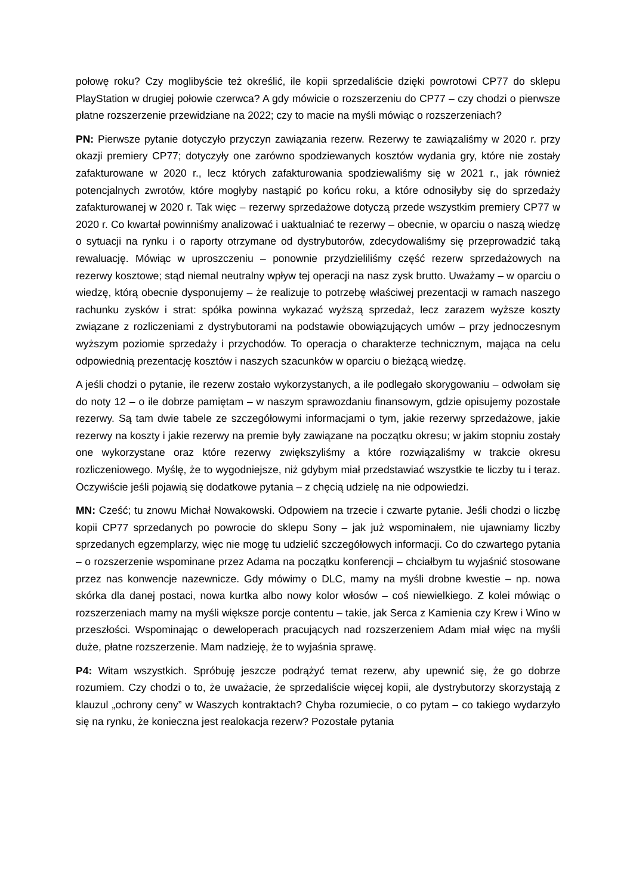połowę roku? Czy moglibyście też określić, ile kopii sprzedaliście dzięki powrotowi CP77 do sklepu PlayStation w drugiej połowie czerwca? A gdy mówicie o rozszerzeniu do CP77 – czy chodzi o pierwsze płatne rozszerzenie przewidziane na 2022; czy to macie na myśli mówiąc o rozszerzeniach?
PN: Pierwsze pytanie dotyczyło przyczyn zawiązania rezerw. Rezerwy te zawiązaliśmy w 2020 r. przy okazji premiery CP77; dotyczyły one zarówno spodziewanych kosztów wydania gry, które nie zostały zafakturowane w 2020 r., lecz których zafakturowania spodziewaliśmy się w 2021 r., jak również potencjalnych zwrotów, które mogłyby nastąpić po końcu roku, a które odnosiłyby się do sprzedaży zafakturowanej w 2020 r. Tak więc – rezerwy sprzedażowe dotyczą przede wszystkim premiery CP77 w 2020 r. Co kwartał powinniśmy analizować i uaktualniać te rezerwy – obecnie, w oparciu o naszą wiedzę o sytuacji na rynku i o raporty otrzymane od dystrybutorów, zdecydowaliśmy się przeprowadzić taką rewaluację. Mówiąc w uproszczeniu – ponownie przydzieliliśmy część rezerw sprzedażowych na rezerwy kosztowe; stąd niemal neutralny wpływ tej operacji na nasz zysk brutto. Uważamy – w oparciu o wiedzę, którą obecnie dysponujemy – że realizuje to potrzebę właściwej prezentacji w ramach naszego rachunku zysków i strat: spółka powinna wykazać wyższą sprzedaż, lecz zarazem wyższe koszty związane z rozliczeniami z dystrybutorami na podstawie obowiązujących umów – przy jednoczesnym wyższym poziomie sprzedaży i przychodów. To operacja o charakterze technicznym, mająca na celu odpowiednią prezentację kosztów i naszych szacunków w oparciu o bieżącą wiedzę.
A jeśli chodzi o pytanie, ile rezerw zostało wykorzystanych, a ile podlegało skorygowaniu – odwołam się do noty 12 – o ile dobrze pamiętam – w naszym sprawozdaniu finansowym, gdzie opisujemy pozostałe rezerwy. Są tam dwie tabele ze szczegółowymi informacjami o tym, jakie rezerwy sprzedażowe, jakie rezerwy na koszty i jakie rezerwy na premie były zawiązane na początku okresu; w jakim stopniu zostały one wykorzystane oraz które rezerwy zwiększyliśmy a które rozwiązaliśmy w trakcie okresu rozliczeniowego. Myślę, że to wygodniejsze, niż gdybym miał przedstawiać wszystkie te liczby tu i teraz. Oczywiście jeśli pojawią się dodatkowe pytania – z chęcią udzielę na nie odpowiedzi.
MN: Cześć; tu znowu Michał Nowakowski. Odpowiem na trzecie i czwarte pytanie. Jeśli chodzi o liczbę kopii CP77 sprzedanych po powrocie do sklepu Sony – jak już wspominałem, nie ujawniamy liczby sprzedanych egzemplarzy, więc nie mogę tu udzielić szczegółowych informacji. Co do czwartego pytania – o rozszerzenie wspominane przez Adama na początku konferencji – chciałbym tu wyjaśnić stosowane przez nas konwencje nazewnicze. Gdy mówimy o DLC, mamy na myśli drobne kwestie – np. nowa skórka dla danej postaci, nowa kurtka albo nowy kolor włosów – coś niewielkiego. Z kolei mówiąc o rozszerzeniach mamy na myśli większe porcje contentu – takie, jak Serca z Kamienia czy Krew i Wino w przeszłości. Wspominając o deweloperach pracujących nad rozszerzeniem Adam miał więc na myśli duże, płatne rozszerzenie. Mam nadzieję, że to wyjaśnia sprawę.
P4: Witam wszystkich. Spróbuję jeszcze podrążyć temat rezerw, aby upewnić się, że go dobrze rozumiem. Czy chodzi o to, że uważacie, że sprzedaliście więcej kopii, ale dystrybutorzy skorzystają z klauzul „ochrony ceny” w Waszych kontraktach? Chyba rozumiecie, o co pytam – co takiego wydarzyło się na rynku, że konieczna jest realokacja rezerw? Pozostałe pytania